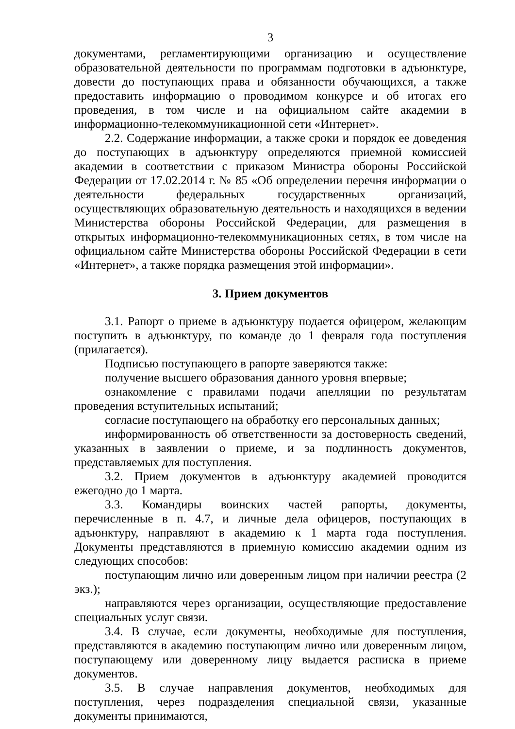3
документами, регламентирующими организацию и осуществление образовательной деятельности по программам подготовки в адъюнктуре, довести до поступающих права и обязанности обучающихся, а также предоставить информацию о проводимом конкурсе и об итогах его проведения, в том числе и на официальном сайте академии в информационно-телекоммуникационной сети «Интернет».
2.2. Содержание информации, а также сроки и порядок ее доведения до поступающих в адъюнктуру определяются приемной комиссией академии в соответствии с приказом Министра обороны Российской Федерации от 17.02.2014 г. № 85 «Об определении перечня информации о деятельности федеральных государственных организаций, осуществляющих образовательную деятельность и находящихся в ведении Министерства обороны Российской Федерации, для размещения в открытых информационно-телекоммуникационных сетях, в том числе на официальном сайте Министерства обороны Российской Федерации в сети «Интернет», а также порядка размещения этой информации».
3. Прием документов
3.1. Рапорт о приеме в адъюнктуру подается офицером, желающим поступить в адъюнктуру, по команде до 1 февраля года поступления (прилагается).
Подписью поступающего в рапорте заверяются также:
получение высшего образования данного уровня впервые;
ознакомление с правилами подачи апелляции по результатам проведения вступительных испытаний;
согласие поступающего на обработку его персональных данных;
информированность об ответственности за достоверность сведений, указанных в заявлении о приеме, и за подлинность документов, представляемых для поступления.
3.2. Прием документов в адъюнктуру академией проводится ежегодно до 1 марта.
3.3. Командиры воинских частей рапорты, документы, перечисленные в п. 4.7, и личные дела офицеров, поступающих в адъюнктуру, направляют в академию к 1 марта года поступления. Документы представляются в приемную комиссию академии одним из следующих способов:
поступающим лично или доверенным лицом при наличии реестра (2 экз.);
направляются через организации, осуществляющие предоставление специальных услуг связи.
3.4. В случае, если документы, необходимые для поступления, представляются в академию поступающим лично или доверенным лицом, поступающему или доверенному лицу выдается расписка в приеме документов.
3.5. В случае направления документов, необходимых для поступления, через подразделения специальной связи, указанные документы принимаются,